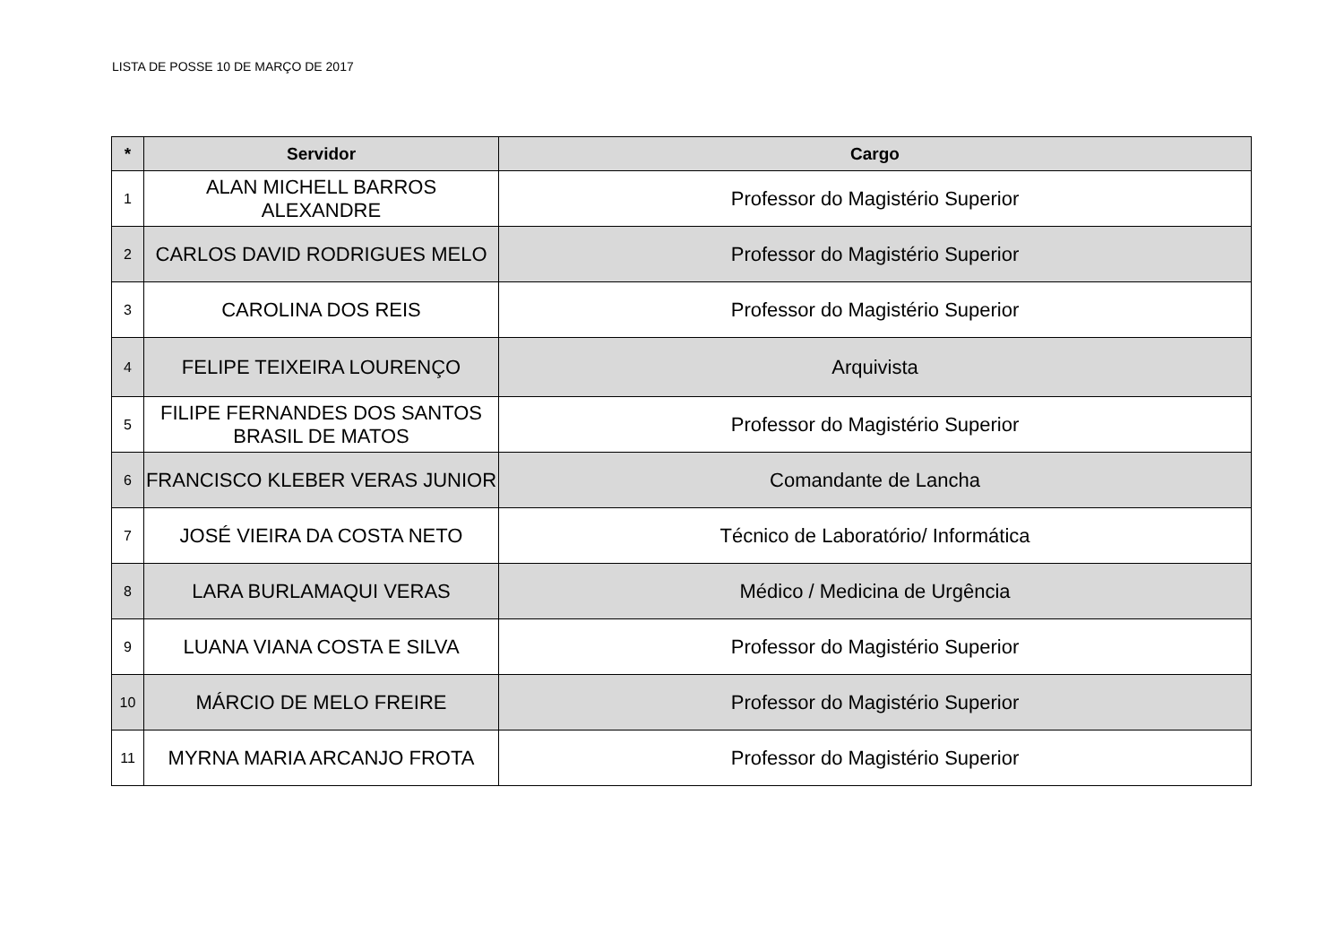LISTA DE POSSE 10 DE MARÇO DE 2017
| * | Servidor | Cargo |
| --- | --- | --- |
| 1 | ALAN MICHELL BARROS ALEXANDRE | Professor do Magistério Superior |
| 2 | CARLOS DAVID RODRIGUES MELO | Professor do Magistério Superior |
| 3 | CAROLINA DOS REIS | Professor do Magistério Superior |
| 4 | FELIPE TEIXEIRA LOURENÇO | Arquivista |
| 5 | FILIPE FERNANDES DOS SANTOS BRASIL DE MATOS | Professor do Magistério Superior |
| 6 | FRANCISCO KLEBER VERAS JUNIOR | Comandante de Lancha |
| 7 | JOSÉ VIEIRA DA COSTA NETO | Técnico de Laboratório/ Informática |
| 8 | LARA BURLAMAQUI VERAS | Médico / Medicina de Urgência |
| 9 | LUANA VIANA COSTA E SILVA | Professor do Magistério Superior |
| 10 | MÁRCIO DE MELO FREIRE | Professor do Magistério Superior |
| 11 | MYRNA MARIA ARCANJO FROTA | Professor do Magistério Superior |